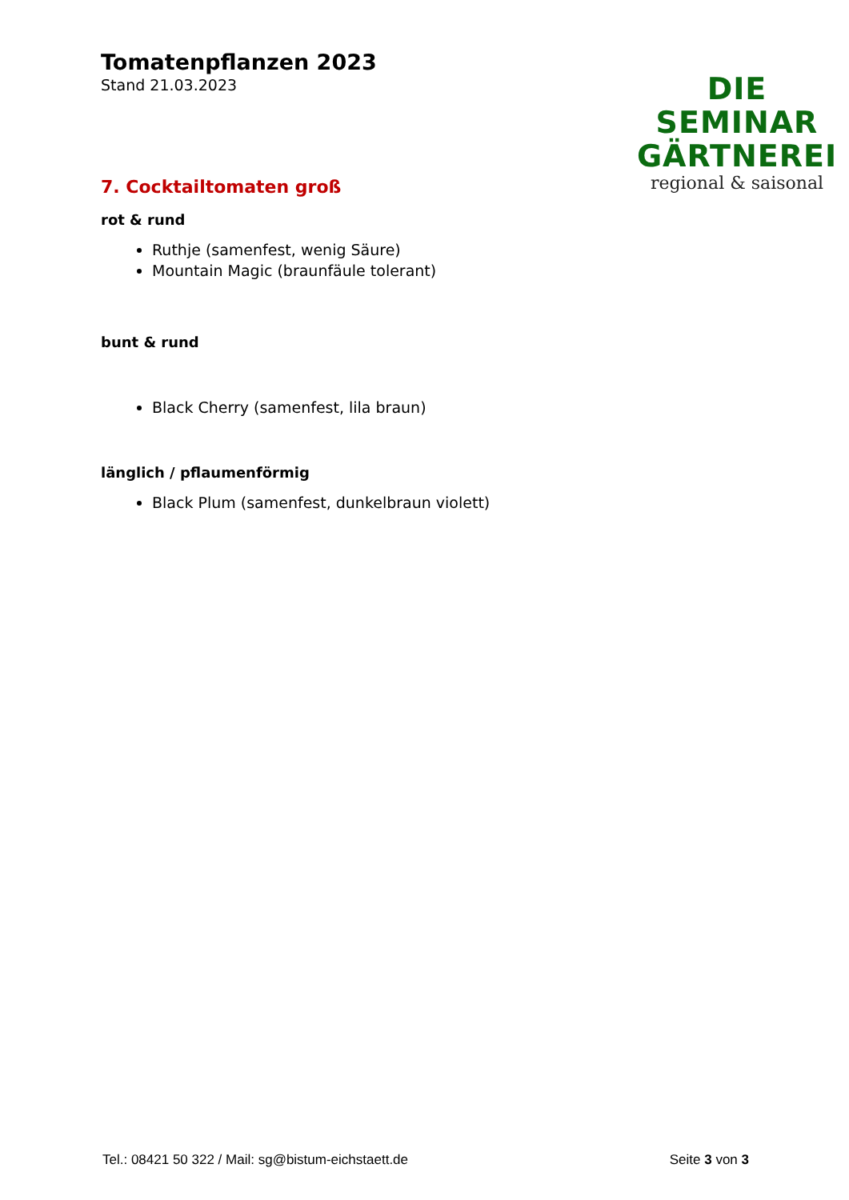Tomatenpflanzen 2023
Stand 21.03.2023
DIE SEMINAR
GÄRTNEREI
regional & saisonal
7. Cocktailtomaten groß
rot & rund
Ruthje (samenfest, wenig Säure)
Mountain Magic (braunfäule tolerant)
bunt & rund
Black Cherry (samenfest, lila braun)
länglich / pflaumenförmig
Black Plum (samenfest, dunkelbraun violett)
Tel.: 08421 50 322 / Mail: sg@bistum-eichstaett.de Seite 3 von 3